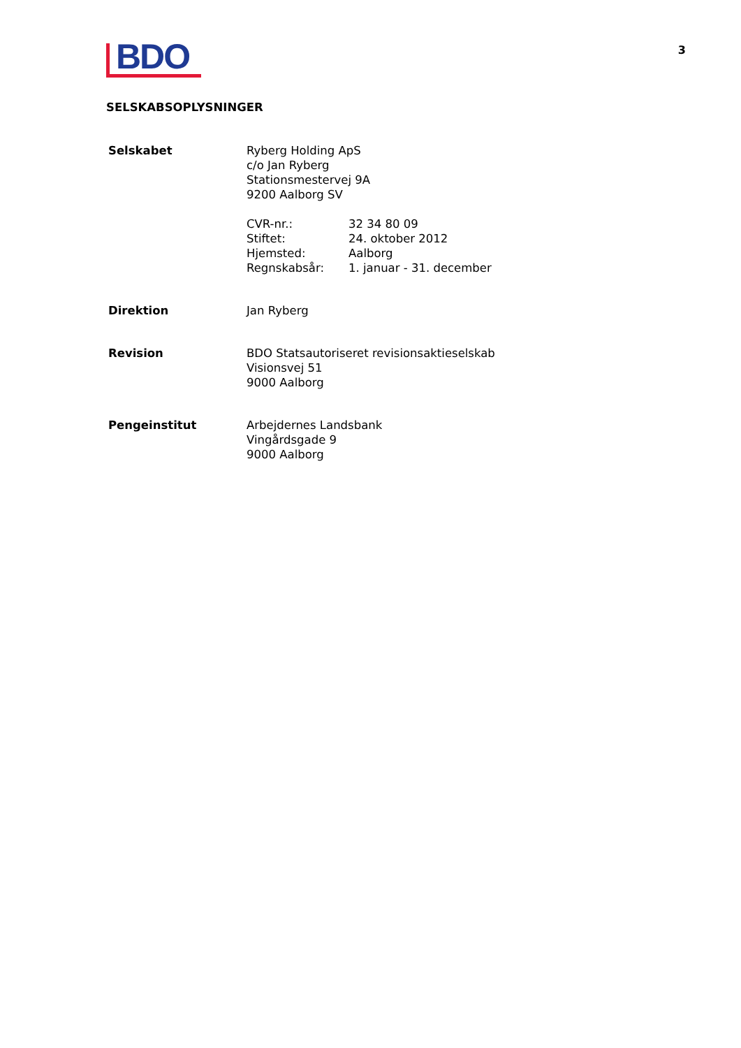BDO
3
SELSKABSOPLYSNINGER
| Selskabet | Ryberg Holding ApS c/o Jan Ryberg Stationsmestervej 9A 9200 Aalborg SV / CVR-nr.: / 32 34 80 09 / / Stiftet: / 24. oktober 2012 / / Hjemsted: / Aalborg / / Regnskabsår: / 1. januar - 31. december / |
| Direktion | Jan Ryberg |
| Revision | BDO Statsautoriseret revisionsaktieselskab Visionsvej 51 9000 Aalborg |
| Pengeinstitut | Arbejdernes Landsbank Vingårdsgade 9 9000 Aalborg |